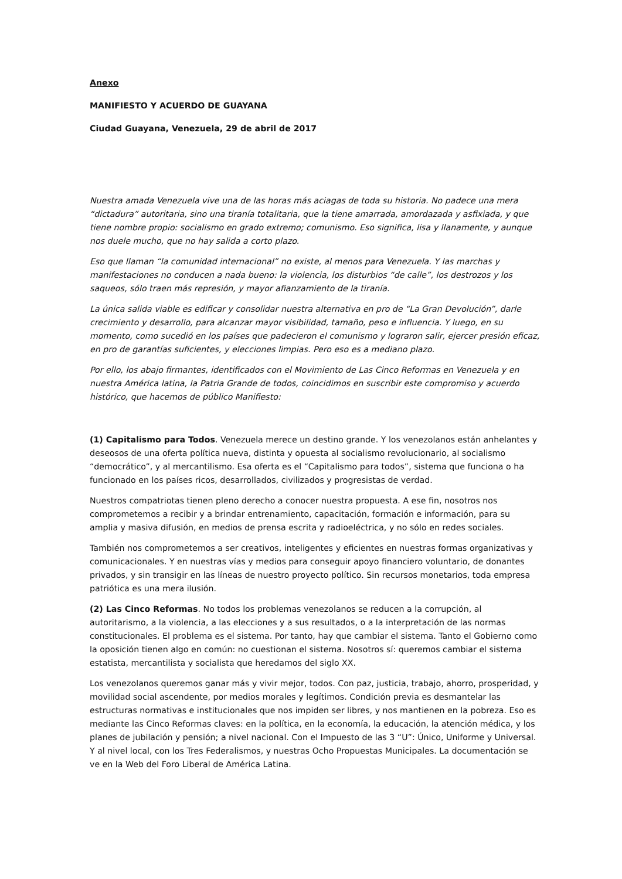Anexo
MANIFIESTO Y ACUERDO DE GUAYANA
Ciudad Guayana, Venezuela, 29 de abril de 2017
Nuestra amada Venezuela vive una de las horas más aciagas de toda su historia. No padece una mera “dictadura” autoritaria, sino una tiranía totalitaria, que la tiene amarrada, amordazada y asfixiada, y que tiene nombre propio: socialismo en grado extremo; comunismo. Eso significa, lisa y llanamente, y aunque nos duele mucho, que no hay salida a corto plazo.
Eso que llaman “la comunidad internacional” no existe, al menos para Venezuela. Y las marchas y manifestaciones no conducen a nada bueno: la violencia, los disturbios “de calle”, los destrozos y los saqueos, sólo traen más represión, y mayor afianzamiento de la tiranía.
La única salida viable es edificar y consolidar nuestra alternativa en pro de “La Gran Devolución”, darle crecimiento y desarrollo, para alcanzar mayor visibilidad, tamaño, peso e influencia. Y luego, en su momento, como sucedió en los países que padecieron el comunismo y lograron salir, ejercer presión eficaz, en pro de garantías suficientes, y elecciones limpias. Pero eso es a mediano plazo.
Por ello, los abajo firmantes, identificados con el Movimiento de Las Cinco Reformas en Venezuela y en nuestra América latina, la Patria Grande de todos, coincidimos en suscribir este compromiso y acuerdo histórico, que hacemos de público Manifiesto:
(1) Capitalismo para Todos. Venezuela merece un destino grande. Y los venezolanos están anhelantes y deseosos de una oferta política nueva, distinta y opuesta al socialismo revolucionario, al socialismo “democrático”, y al mercantilismo. Esa oferta es el “Capitalismo para todos”, sistema que funciona o ha funcionado en los países ricos, desarrollados, civilizados y progresistas de verdad.
Nuestros compatriotas tienen pleno derecho a conocer nuestra propuesta. A ese fin, nosotros nos comprometemos a recibir y a brindar entrenamiento, capacitación, formación e información, para su amplia y masiva difusión, en medios de prensa escrita y radioeléctrica, y no sólo en redes sociales.
También nos comprometemos a ser creativos, inteligentes y eficientes en nuestras formas organizativas y comunicacionales. Y en nuestras vías y medios para conseguir apoyo financiero voluntario, de donantes privados, y sin transigir en las líneas de nuestro proyecto político. Sin recursos monetarios, toda empresa patriótica es una mera ilusión.
(2) Las Cinco Reformas. No todos los problemas venezolanos se reducen a la corrupción, al autoritarismo, a la violencia, a las elecciones y a sus resultados, o a la interpretación de las normas constitucionales. El problema es el sistema. Por tanto, hay que cambiar el sistema. Tanto el Gobierno como la oposición tienen algo en común: no cuestionan el sistema. Nosotros sí: queremos cambiar el sistema estatista, mercantilista y socialista que heredamos del siglo XX.
Los venezolanos queremos ganar más y vivir mejor, todos. Con paz, justicia, trabajo, ahorro, prosperidad, y movilidad social ascendente, por medios morales y legítimos. Condición previa es desmantelar las estructuras normativas e institucionales que nos impiden ser libres, y nos mantienen en la pobreza. Eso es mediante las Cinco Reformas claves: en la política, en la economía, la educación, la atención médica, y los planes de jubilación y pensión; a nivel nacional. Con el Impuesto de las 3 “U”: Único, Uniforme y Universal. Y al nivel local, con los Tres Federalismos, y nuestras Ocho Propuestas Municipales. La documentación se ve en la Web del Foro Liberal de América Latina.